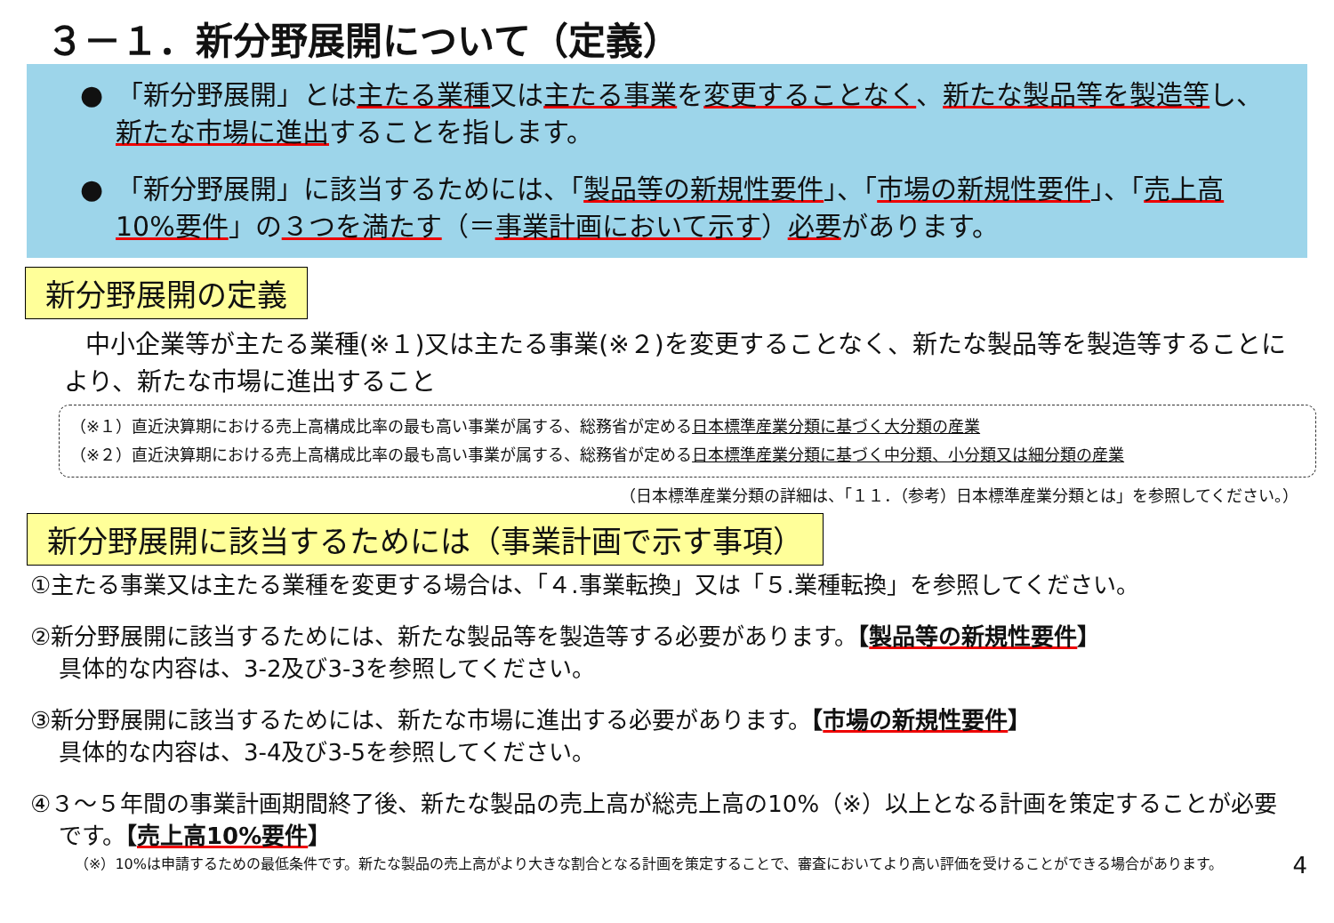３－１．新分野展開について（定義）
●　「新分野展開」とは主たる業種又は主たる事業を変更することなく、新たな製品等を製造等し、新たな市場に進出することを指します。
●　「新分野展開」に該当するためには、「製品等の新規性要件」、「市場の新規性要件」、「売上高10%要件」の３つを満たす（＝事業計画において示す）必要があります。
新分野展開の定義
中小企業等が主たる業種(※１)又は主たる事業(※２)を変更することなく、新たな製品等を製造等することにより、新たな市場に進出すること
（※１）直近決算期における売上高構成比率の最も高い事業が属する、総務省が定める日本標準産業分類に基づく大分類の産業
（※２）直近決算期における売上高構成比率の最も高い事業が属する、総務省が定める日本標準産業分類に基づく中分類、小分類又は細分類の産業
（日本標準産業分類の詳細は、「１１．（参考）日本標準産業分類とは」を参照してください。）
新分野展開に該当するためには（事業計画で示す事項）
①主たる事業又は主たる業種を変更する場合は、「４.事業転換」又は「５.業種転換」を参照してください。
②新分野展開に該当するためには、新たな製品等を製造等する必要があります。【製品等の新規性要件】
具体的な内容は、3-2及び3-3を参照してください。
③新分野展開に該当するためには、新たな市場に進出する必要があります。【市場の新規性要件】
具体的な内容は、3-4及び3-5を参照してください。
④３～５年間の事業計画期間終了後、新たな製品の売上高が総売上高の10%（※）以上となる計画を策定することが必要です。【売上高10%要件】
（※）10%は申請するための最低条件です。新たな製品の売上高がより大きな割合となる計画を策定することで、審査においてより高い評価を受けることができる場合があります。 4